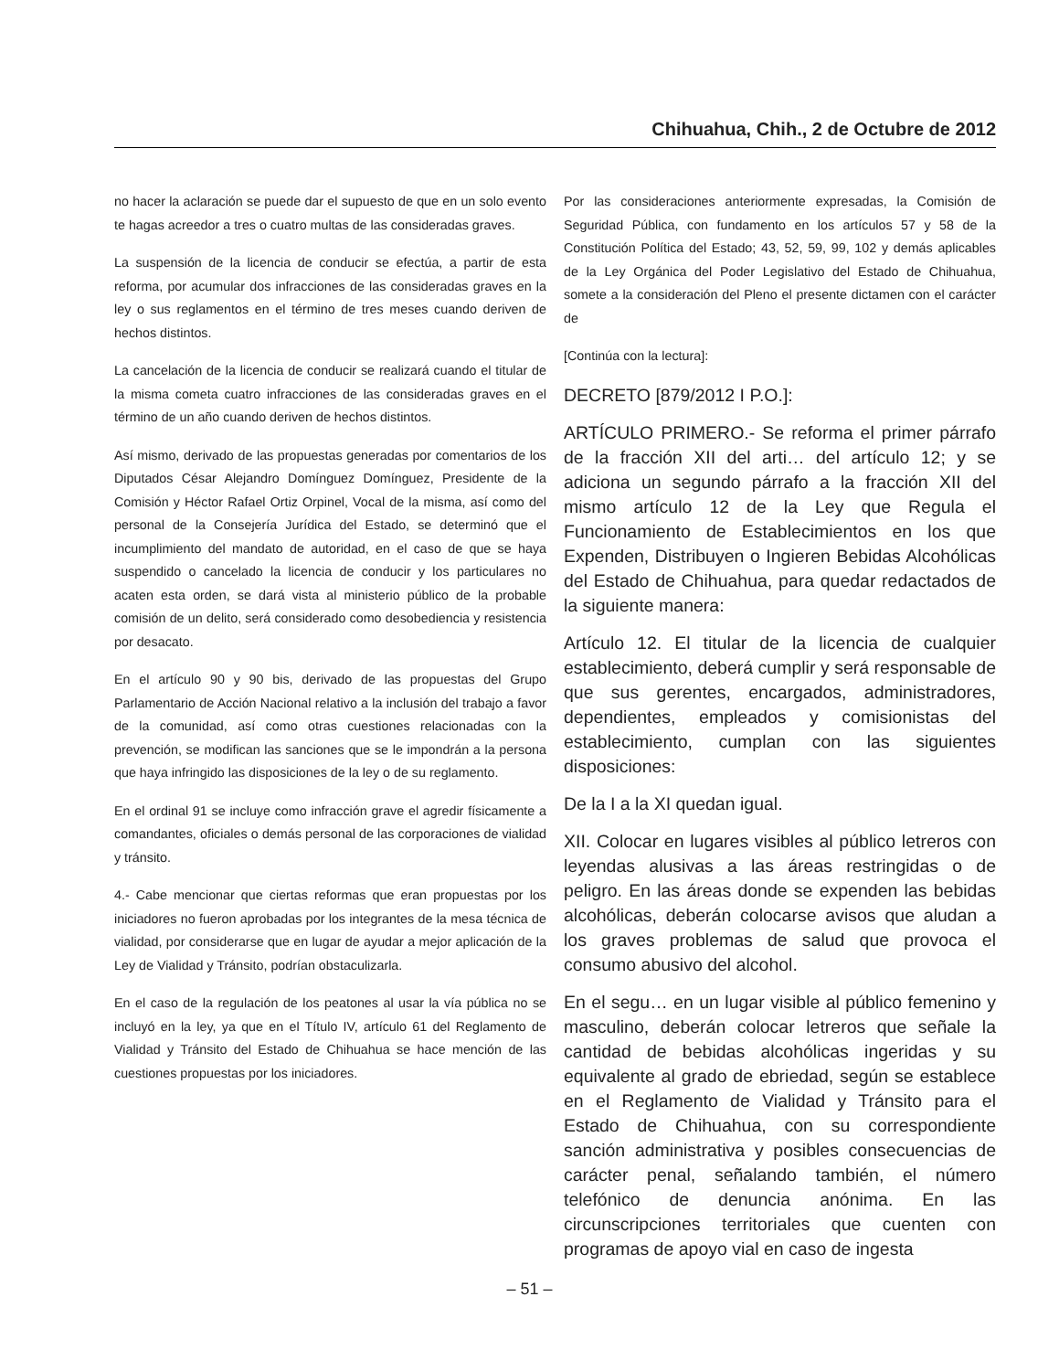Chihuahua, Chih., 2 de Octubre de 2012
no hacer la aclaración se puede dar el supuesto de que en un solo evento te hagas acreedor a tres o cuatro multas de las consideradas graves.
La suspensión de la licencia de conducir se efectúa, a partir de esta reforma, por acumular dos infracciones de las consideradas graves en la ley o sus reglamentos en el término de tres meses cuando deriven de hechos distintos.
La cancelación de la licencia de conducir se realizará cuando el titular de la misma cometa cuatro infracciones de las consideradas graves en el término de un año cuando deriven de hechos distintos.
Así mismo, derivado de las propuestas generadas por comentarios de los Diputados César Alejandro Domínguez Domínguez, Presidente de la Comisión y Héctor Rafael Ortiz Orpinel, Vocal de la misma, así como del personal de la Consejería Jurídica del Estado, se determinó que el incumplimiento del mandato de autoridad, en el caso de que se haya suspendido o cancelado la licencia de conducir y los particulares no acaten esta orden, se dará vista al ministerio público de la probable comisión de un delito, será considerado como desobediencia y resistencia por desacato.
En el artículo 90 y 90 bis, derivado de las propuestas del Grupo Parlamentario de Acción Nacional relativo a la inclusión del trabajo a favor de la comunidad, así como otras cuestiones relacionadas con la prevención, se modifican las sanciones que se le impondrán a la persona que haya infringido las disposiciones de la ley o de su reglamento.
En el ordinal 91 se incluye como infracción grave el agredir físicamente a comandantes, oficiales o demás personal de las corporaciones de vialidad y tránsito.
4.- Cabe mencionar que ciertas reformas que eran propuestas por los iniciadores no fueron aprobadas por los integrantes de la mesa técnica de vialidad, por considerarse que en lugar de ayudar a mejor aplicación de la Ley de Vialidad y Tránsito, podrían obstaculizarla.
En el caso de la regulación de los peatones al usar la vía pública no se incluyó en la ley, ya que en el Título IV, artículo 61 del Reglamento de Vialidad y Tránsito del Estado de Chihuahua se hace mención de las cuestiones propuestas por los iniciadores.
Por las consideraciones anteriormente expresadas, la Comisión de Seguridad Pública, con fundamento en los artículos 57 y 58 de la Constitución Política del Estado; 43, 52, 59, 99, 102 y demás aplicables de la Ley Orgánica del Poder Legislativo del Estado de Chihuahua, somete a la consideración del Pleno el presente dictamen con el carácter de
[Continúa con la lectura]:
DECRETO [879/2012 I P.O.]:
ARTÍCULO PRIMERO.- Se reforma el primer párrafo de la fracción XII del arti… del artículo 12; y se adiciona un segundo párrafo a la fracción XII del mismo artículo 12 de la Ley que Regula el Funcionamiento de Establecimientos en los que Expenden, Distribuyen o Ingieren Bebidas Alcohólicas del Estado de Chihuahua, para quedar redactados de la siguiente manera:
Artículo 12. El titular de la licencia de cualquier establecimiento, deberá cumplir y será responsable de que sus gerentes, encargados, administradores, dependientes, empleados y comisionistas del establecimiento, cumplan con las siguientes disposiciones:
De la I a la XI quedan igual.
XII. Colocar en lugares visibles al público letreros con leyendas alusivas a las áreas restringidas o de peligro. En las áreas donde se expenden las bebidas alcohólicas, deberán colocarse avisos que aludan a los graves problemas de salud que provoca el consumo abusivo del alcohol.
En el segu… en un lugar visible al público femenino y masculino, deberán colocar letreros que señale la cantidad de bebidas alcohólicas ingeridas y su equivalente al grado de ebriedad, según se establece en el Reglamento de Vialidad y Tránsito para el Estado de Chihuahua, con su correspondiente sanción administrativa y posibles consecuencias de carácter penal, señalando también, el número telefónico de denuncia anónima. En las circunscripciones territoriales que cuenten con programas de apoyo vial en caso de ingesta
– 51 –